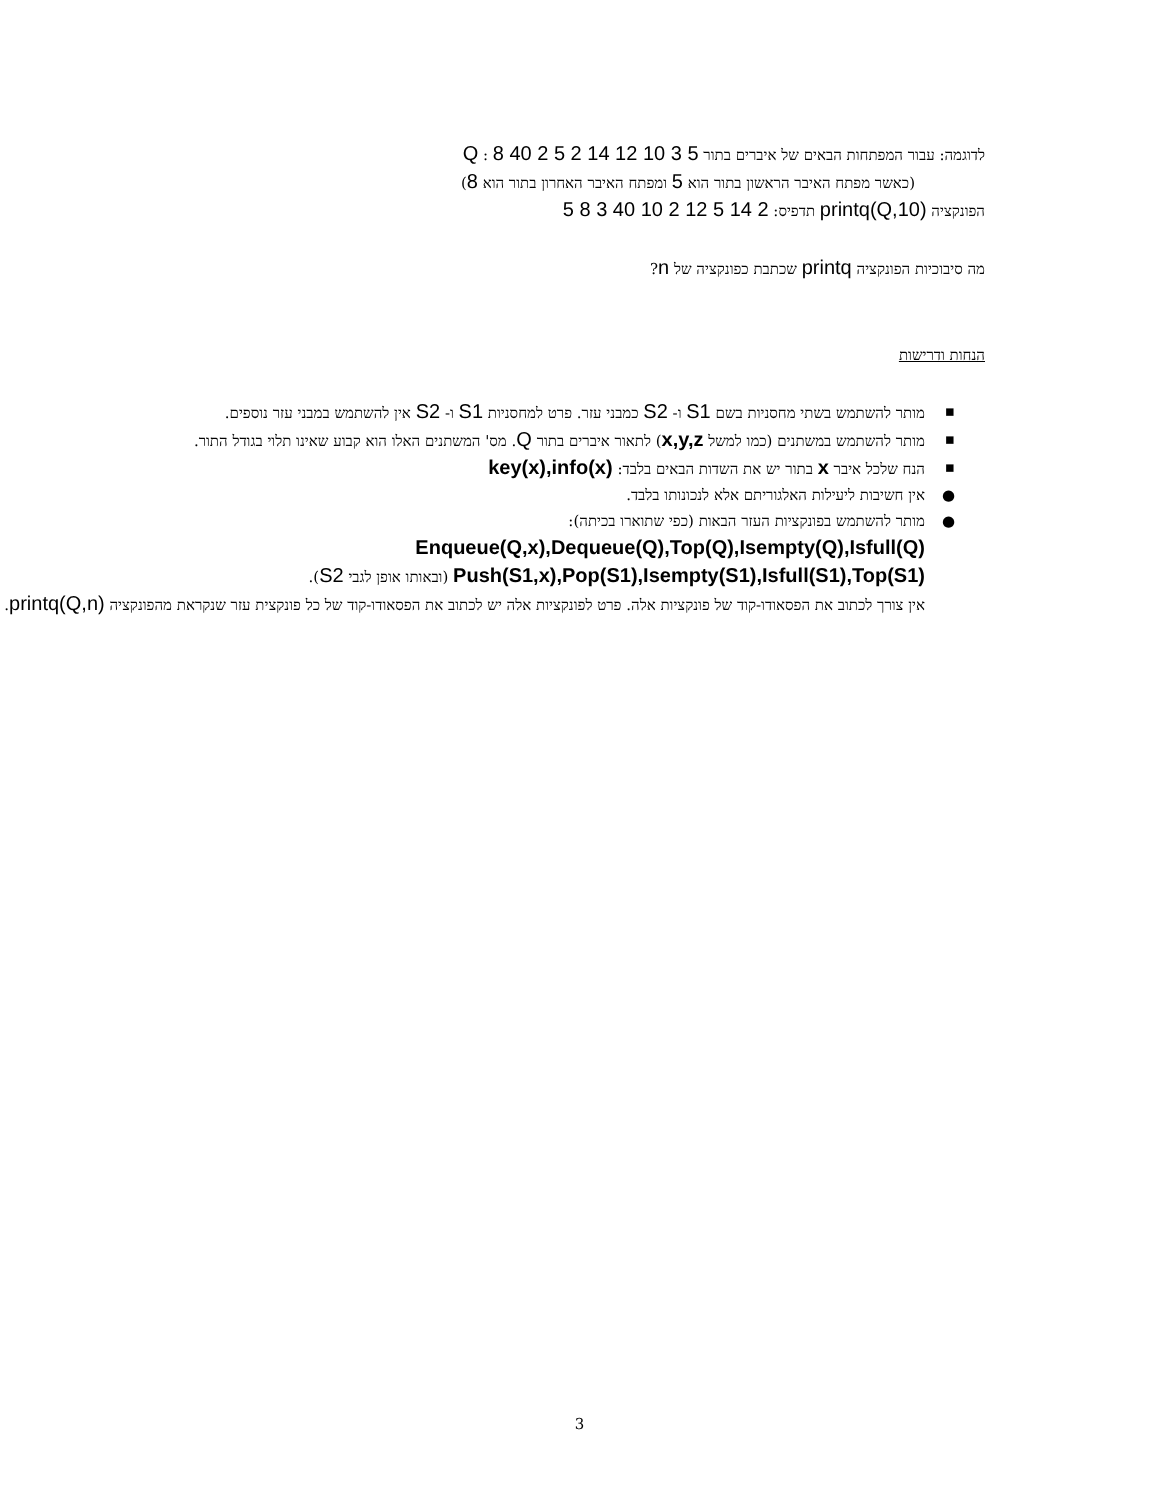לדוגמה: עבור המפתחות הבאים של איברים בתור Q : 8 40 2 5 2 14 12 10 3 5
(כאשר מפתח האיבר הראשון בתור הוא 5 ומפתח האיבר האחרון בתור הוא 8)
הפונקציה printq(Q,10) תדפיס: 2 14 5 12 2 10 40 3 8 5
מה סיבוכיות הפונקציה printq שכתבת כפונקציה של n?
הנחות ודרישות
▪ מותר להשתמש בשתי מחסניות בשם S1 ו- S2 כמבני עזר. פרט למחסניות S1 ו- S2 אין להשתמש במבני עזר נוספים.
▪ מותר להשתמש במשתנים (כמו למשל x,y,z) לתאור איברים בתור Q. מס' המשתנים האלו הוא קבוע שאינו תלוי בגודל התור.
▪ הנח שלכל איבר x בתור יש את השדות הבאים בלבד: key(x),info(x)
● אין חשיבות ליעילות האלגוריתם אלא לנכונותו בלבד.
● מותר להשתמש בפונקציות העזר הבאות (כפי שתוארו בכיתה):
Enqueue(Q,x),Dequeue(Q),Top(Q),Isempty(Q),Isfull(Q)
Push(S1,x),Pop(S1),Isempty(S1),Isfull(S1),Top(S1) (ובאותו אופן לגבי S2).
אין צורך לכתוב את הפסאודו-קוד של פונקציות אלה. פרט לפונקציות אלה יש לכתוב את הפסאודו-קוד של כל פונקצית עזר שנקראת מהפונקציה printq(Q,n).
3